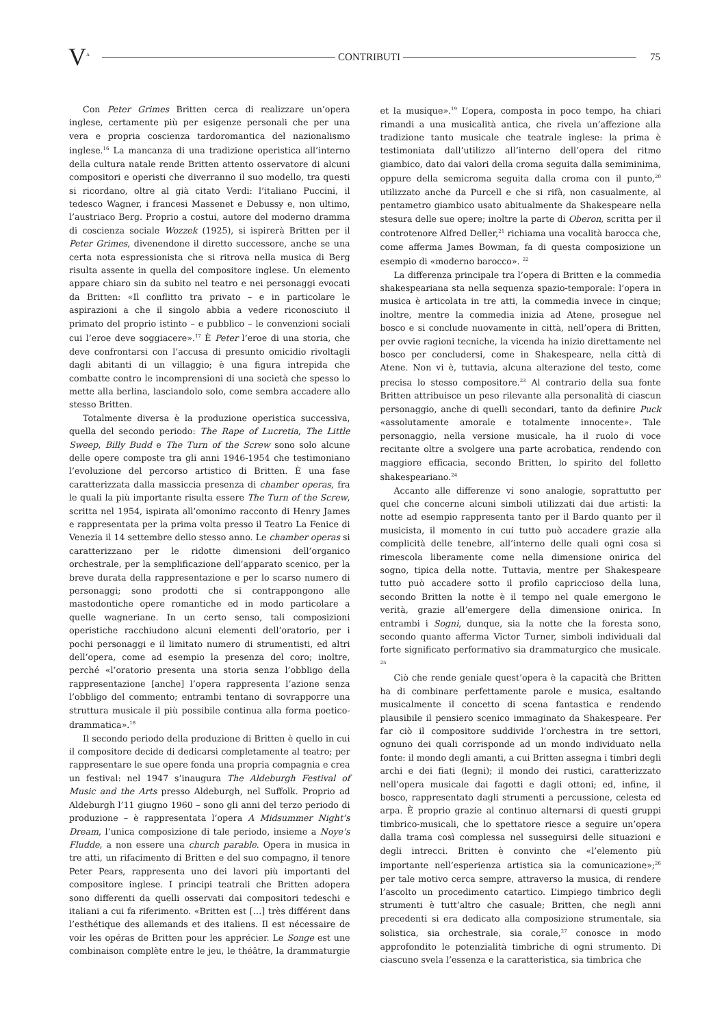V<sup>A</sup> CONTRIBUTI 75
Con Peter Grimes Britten cerca di realizzare un’opera inglese, certamente più per esigenze personali che per una vera e propria coscienza tardoromantica del nazionalismo inglese.<sup>16</sup> La mancanza di una tradizione operistica all’interno della cultura natale rende Britten attento osservatore di alcuni compositori e operisti che diverranno il suo modello, tra questi si ricordano, oltre al già citato Verdi: l’italiano Puccini, il tedesco Wagner, i francesi Massenet e Debussy e, non ultimo, l’austriaco Berg. Proprio a costui, autore del moderno dramma di coscienza sociale Wozzek (1925), si ispirerà Britten per il Peter Grimes, divenendone il diretto successore, anche se una certa nota espressionista che si ritrova nella musica di Berg risulta assente in quella del compositore inglese. Un elemento appare chiaro sin da subito nel teatro e nei personaggi evocati da Britten: «Il conflitto tra privato – e in particolare le aspirazioni a che il singolo abbia a vedere riconosciuto il primato del proprio istinto – e pubblico – le convenzioni sociali cui l’eroe deve soggiacere».<sup>17</sup> È Peter l’eroe di una storia, che deve confrontarsi con l’accusa di presunto omicidio rivoltagli dagli abitanti di un villaggio; è una figura intrepida che combatte contro le incomprensioni di una società che spesso lo mette alla berlina, lasciandolo solo, come sembra accadere allo stesso Britten.
Totalmente diversa è la produzione operistica successiva, quella del secondo periodo: The Rape of Lucretia, The Little Sweep, Billy Budd e The Turn of the Screw sono solo alcune delle opere composte tra gli anni 1946-1954 che testimoniano l’evoluzione del percorso artistico di Britten. È una fase caratterizzata dalla massiccia presenza di chamber operas, fra le quali la più importante risulta essere The Turn of the Screw, scritta nel 1954, ispirata all’omonimo racconto di Henry James e rappresentata per la prima volta presso il Teatro La Fenice di Venezia il 14 settembre dello stesso anno. Le chamber operas si caratterizzano per le ridotte dimensioni dell’organico orchestrale, per la semplificazione dell’apparato scenico, per la breve durata della rappresentazione e per lo scarso numero di personaggi; sono prodotti che si contrappongono alle mastodontiche opere romantiche ed in modo particolare a quelle wagneriane. In un certo senso, tali composizioni operistiche racchiudono alcuni elementi dell’oratorio, per i pochi personaggi e il limitato numero di strumentisti, ed altri dell’opera, come ad esempio la presenza del coro; inoltre, perché «l’oratorio presenta una storia senza l’obbligo della rappresentazione [anche] l’opera rappresenta l’azione senza l’obbligo del commento; entrambi tentano di sovrapporre una struttura musicale il più possibile continua alla forma poetico-drammatica».<sup>18</sup>
Il secondo periodo della produzione di Britten è quello in cui il compositore decide di dedicarsi completamente al teatro; per rappresentare le sue opere fonda una propria compagnia e crea un festival: nel 1947 s’inaugura The Aldeburgh Festival of Music and the Arts presso Aldeburgh, nel Suffolk. Proprio ad Aldeburgh l’11 giugno 1960 – sono gli anni del terzo periodo di produzione – è rappresentata l’opera A Midsummer Night’s Dream, l’unica composizione di tale periodo, insieme a Noye’s Fludde, a non essere una church parable. Opera in musica in tre atti, un rifacimento di Britten e del suo compagno, il tenore Peter Pears, rappresenta uno dei lavori più importanti del compositore inglese. I principi teatrali che Britten adopera sono differenti da quelli osservati dai compositori tedeschi e italiani a cui fa riferimento. «Britten est […] très différent dans l’esthétique des allemands et des italiens. Il est nécessaire de voir les opéras de Britten pour les apprécier. Le Songe est une combinaison complète entre le jeu, le théâtre, la drammaturgie et la musique».<sup>19</sup> L’opera, composta in poco tempo, ha chiari rimandi a una musicalità antica, che rivela un’affezione alla tradizione tanto musicale che teatrale inglese: la prima è testimoniata dall’utilizzo all’interno dell’opera del ritmo giambico, dato dai valori della croma seguita dalla semiminima, oppure della semicroma seguita dalla croma con il punto,<sup>20</sup> utilizzato anche da Purcell e che si rifà, non casualmente, al pentametro giambico usato abitualmente da Shakespeare nella stesura delle sue opere; inoltre la parte di Oberon, scritta per il controtenore Alfred Deller,<sup>21</sup> richiama una vocalità barocca che, come afferma James Bowman, fa di questa composizione un esempio di «moderno barocco». <sup>22</sup>
La differenza principale tra l’opera di Britten e la commedia shakespeariana sta nella sequenza spazio-temporale: l’opera in musica è articolata in tre atti, la commedia invece in cinque; inoltre, mentre la commedia inizia ad Atene, prosegue nel bosco e si conclude nuovamente in città, nell’opera di Britten, per ovvie ragioni tecniche, la vicenda ha inizio direttamente nel bosco per concludersi, come in Shakespeare, nella città di Atene. Non vi è, tuttavia, alcuna alterazione del testo, come precisa lo stesso compositore.<sup>23</sup> Al contrario della sua fonte Britten attribuisce un peso rilevante alla personalità di ciascun personaggio, anche di quelli secondari, tanto da definire Puck «assolutamente amorale e totalmente innocente». Tale personaggio, nella versione musicale, ha il ruolo di voce recitante oltre a svolgere una parte acrobatica, rendendo con maggiore efficacia, secondo Britten, lo spirito del folletto shakespeariano.<sup>24</sup>
Accanto alle differenze vi sono analogie, soprattutto per quel che concerne alcuni simboli utilizzati dai due artisti: la notte ad esempio rappresenta tanto per il Bardo quanto per il musicista, il momento in cui tutto può accadere grazie alla complicità delle tenebre, all’interno delle quali ogni cosa si rimescola liberamente come nella dimensione onirica del sogno, tipica della notte. Tuttavia, mentre per Shakespeare tutto può accadere sotto il profilo capriccioso della luna, secondo Britten la notte è il tempo nel quale emergono le verità, grazie all’emergere della dimensione onirica. In entrambi i Sogni, dunque, sia la notte che la foresta sono, secondo quanto afferma Victor Turner, simboli individuali dal forte significato performativo sia drammaturgico che musicale. <sup>25</sup>
Ciò che rende geniale quest’opera è la capacità che Britten ha di combinare perfettamente parole e musica, esaltando musicalmente il concetto di scena fantastica e rendendo plausibile il pensiero scenico immaginato da Shakespeare. Per far ciò il compositore suddivide l’orchestra in tre settori, ognuno dei quali corrisponde ad un mondo individuato nella fonte: il mondo degli amanti, a cui Britten assegna i timbri degli archi e dei fiati (legni); il mondo dei rustici, caratterizzato nell’opera musicale dai fagotti e dagli ottoni; ed, infine, il bosco, rappresentato dagli strumenti a percussione, celesta ed arpa. È proprio grazie al continuo alternarsi di questi gruppi timbrico-musicali, che lo spettatore riesce a seguire un’opera dalla trama così complessa nel susseguirsi delle situazioni e degli intrecci. Britten è convinto che «l’elemento più importante nell’esperienza artistica sia la comunicazione»;<sup>26</sup> per tale motivo cerca sempre, attraverso la musica, di rendere l’ascolto un procedimento catartico. L’impiego timbrico degli strumenti è tutt’altro che casuale; Britten, che negli anni precedenti si era dedicato alla composizione strumentale, sia solistica, sia orchestrale, sia corale,<sup>27</sup> conosce in modo approfondito le potenzialità timbriche di ogni strumento. Di ciascuno svela l’essenza e la caratteristica, sia timbrica che